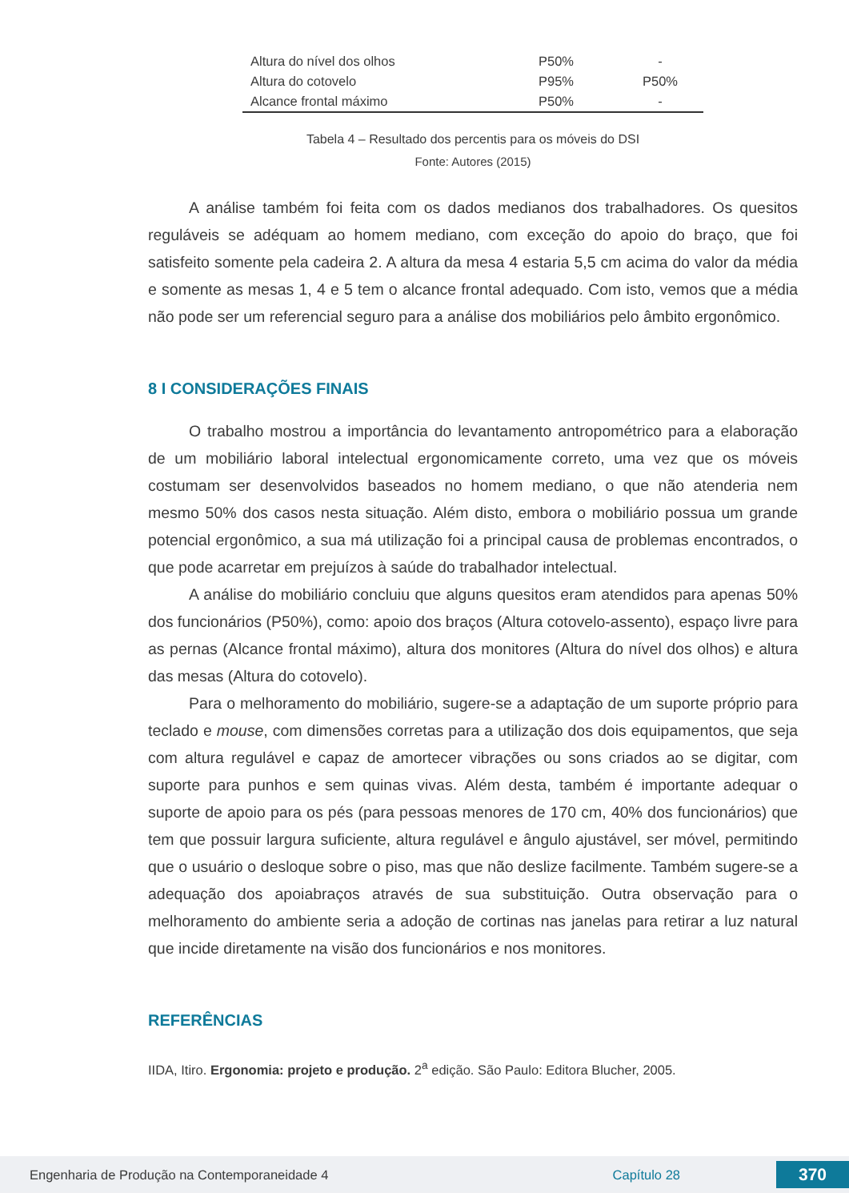| Altura do nível dos olhos | P50% | - |
| Altura do cotovelo | P95% | P50% |
| Alcance frontal máximo | P50% | - |
Tabela 4 – Resultado dos percentis para os móveis do DSI
Fonte: Autores (2015)
A análise também foi feita com os dados medianos dos trabalhadores. Os quesitos reguláveis se adéquam ao homem mediano, com exceção do apoio do braço, que foi satisfeito somente pela cadeira 2. A altura da mesa 4 estaria 5,5 cm acima do valor da média e somente as mesas 1, 4 e 5 tem o alcance frontal adequado. Com isto, vemos que a média não pode ser um referencial seguro para a análise dos mobiliários pelo âmbito ergonômico.
8 I CONSIDERAÇÕES FINAIS
O trabalho mostrou a importância do levantamento antropométrico para a elaboração de um mobiliário laboral intelectual ergonomicamente correto, uma vez que os móveis costumam ser desenvolvidos baseados no homem mediano, o que não atenderia nem mesmo 50% dos casos nesta situação. Além disto, embora o mobiliário possua um grande potencial ergonômico, a sua má utilização foi a principal causa de problemas encontrados, o que pode acarretar em prejuízos à saúde do trabalhador intelectual.
A análise do mobiliário concluiu que alguns quesitos eram atendidos para apenas 50% dos funcionários (P50%), como: apoio dos braços (Altura cotovelo-assento), espaço livre para as pernas (Alcance frontal máximo), altura dos monitores (Altura do nível dos olhos) e altura das mesas (Altura do cotovelo).
Para o melhoramento do mobiliário, sugere-se a adaptação de um suporte próprio para teclado e mouse, com dimensões corretas para a utilização dos dois equipamentos, que seja com altura regulável e capaz de amortecer vibrações ou sons criados ao se digitar, com suporte para punhos e sem quinas vivas. Além desta, também é importante adequar o suporte de apoio para os pés (para pessoas menores de 170 cm, 40% dos funcionários) que tem que possuir largura suficiente, altura regulável e ângulo ajustável, ser móvel, permitindo que o usuário o desloque sobre o piso, mas que não deslize facilmente. Também sugere-se a adequação dos apoiabraços através de sua substituição. Outra observação para o melhoramento do ambiente seria a adoção de cortinas nas janelas para retirar a luz natural que incide diretamente na visão dos funcionários e nos monitores.
REFERÊNCIAS
IIDA, Itiro. Ergonomia: projeto e produção. 2<sup>a</sup> edição. São Paulo: Editora Blucher, 2005.
Engenharia de Produção na Contemporaneidade 4 Capítulo 28 370